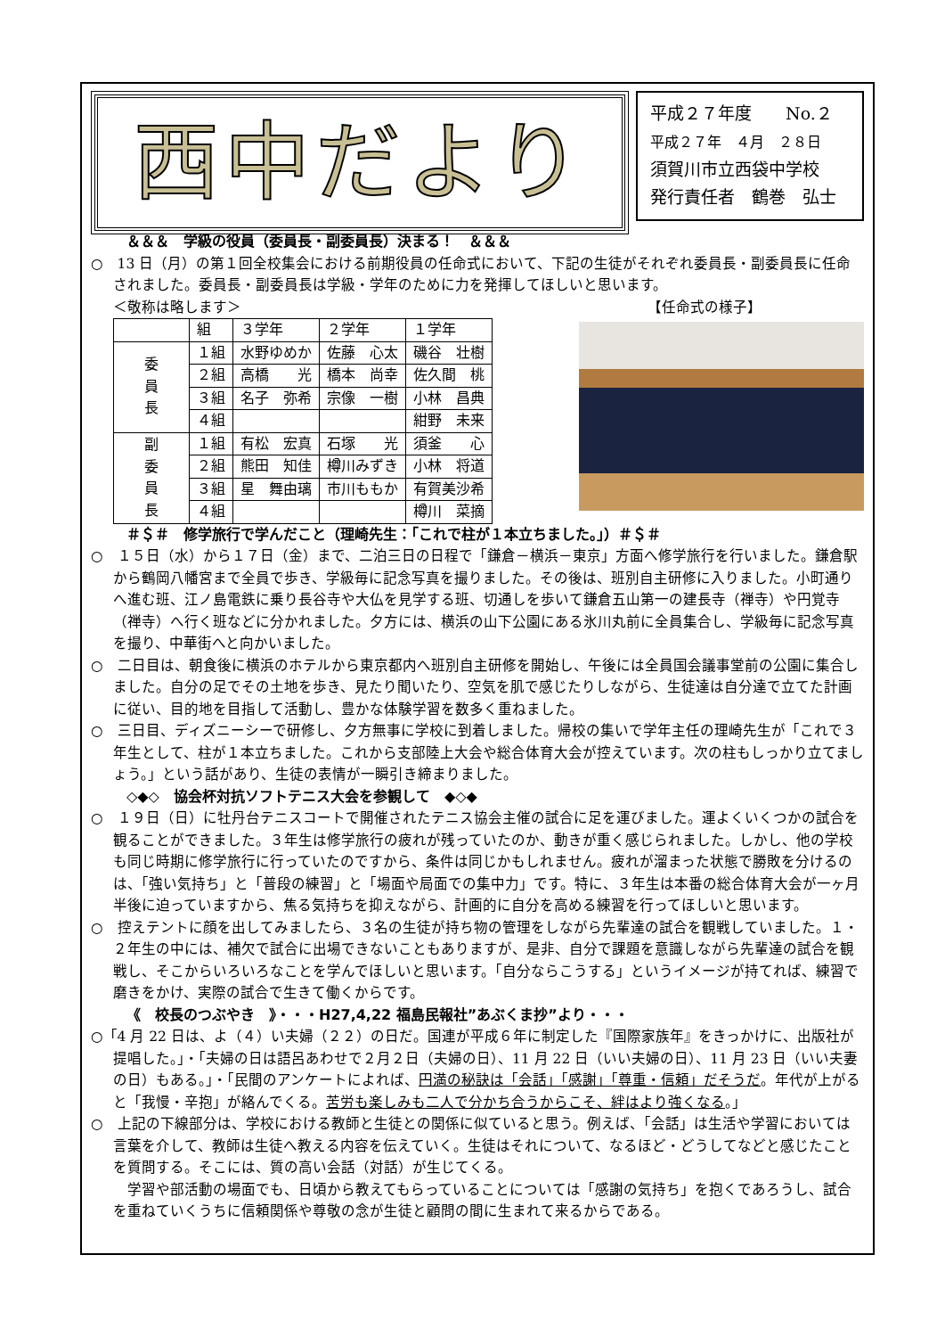西中だより
平成２７年度　　No.２
平成２７年　４月　２８日
須賀川市立西袋中学校
発行責任者　鶴巻　弘士
＆＆＆　学級の役員（委員長・副委員長）決まる！　＆＆＆
○　13 日（月）の第１回全校集会における前期役員の任命式において、下記の生徒がそれぞれ委員長・副委員長に任命されました。委員長・副委員長は学級・学年のために力を発揮してほしいと思います。
＜敬称は略します＞ 【任命式の様子】
| | 組 | ３学年 | ２学年 | １学年 |
| 委 員 長 | １組 | 水野ゆめか | 佐藤 心太 | 磯谷 壮樹 |
| | ２組 | 高橋 光 | 橋本 尚幸 | 佐久間 桃 |
| | ３組 | 名子 弥希 | 宗像 一樹 | 小林 昌典 |
| | ４組 | | | 紺野 未来 |
| 副 委 員 長 | １組 | 有松 宏真 | 石塚 光 | 須釜 心 |
| | ２組 | 熊田 知佳 | 樽川みずき | 小林 将道 |
| | ３組 | 星 舞由璃 | 市川ももか | 有賀美沙希 |
| | ４組 | | | 樽川 菜摘 |
＃＄＃　修学旅行で学んだこと（理崎先生：「これで柱が１本立ちました。」）＃＄＃
○　１５日（水）から１７日（金）まで、二泊三日の日程で「鎌倉－横浜－東京」方面へ修学旅行を行いました。鎌倉駅から鶴岡八幡宮まで全員で歩き、学級毎に記念写真を撮りました。その後は、班別自主研修に入りました。小町通りへ進む班、江ノ島電鉄に乗り長谷寺や大仏を見学する班、切通しを歩いて鎌倉五山第一の建長寺（禅寺）や円覚寺（禅寺）へ行く班などに分かれました。夕方には、横浜の山下公園にある氷川丸前に全員集合し、学級毎に記念写真を撮り、中華街へと向かいました。
○　二日目は、朝食後に横浜のホテルから東京都内へ班別自主研修を開始し、午後には全員国会議事堂前の公園に集合しました。自分の足でその土地を歩き、見たり聞いたり、空気を肌で感じたりしながら、生徒達は自分達で立てた計画に従い、目的地を目指して活動し、豊かな体験学習を数多く重ねました。
○　三日目、ディズニーシーで研修し、夕方無事に学校に到着しました。帰校の集いで学年主任の理崎先生が「これで３年生として、柱が１本立ちました。これから支部陸上大会や総合体育大会が控えています。次の柱もしっかり立てましょう。」という話があり、生徒の表情が一瞬引き締まりました。
◇◆◇　協会杯対抗ソフトテニス大会を参観して　◆◇◆
○　１９日（日）に牡丹台テニスコートで開催されたテニス協会主催の試合に足を運びました。運よくいくつかの試合を観ることができました。３年生は修学旅行の疲れが残っていたのか、動きが重く感じられました。しかし、他の学校も同じ時期に修学旅行に行っていたのですから、条件は同じかもしれません。疲れが溜まった状態で勝敗を分けるのは、「強い気持ち」と「普段の練習」と「場面や局面での集中力」です。特に、３年生は本番の総合体育大会が一ヶ月半後に迫っていますから、焦る気持ちを抑えながら、計画的に自分を高める練習を行ってほしいと思います。
○　控えテントに顔を出してみましたら、３名の生徒が持ち物の管理をしながら先輩達の試合を観戦していました。１・２年生の中には、補欠で試合に出場できないこともありますが、是非、自分で課題を意識しながら先輩達の試合を観戦し、そこからいろいろなことを学んでほしいと思います。「自分ならこうする」というイメージが持てれば、練習で磨きをかけ、実際の試合で生きて働くからです。
《　校長のつぶやき　》・・・H27,4,22 福島民報社”あぶくま抄”より・・・
○「4 月 22 日は、よ（４）い夫婦（２２）の日だ。国連が平成６年に制定した『国際家族年』をきっかけに、出版社が提唱した。」・「夫婦の日は語呂あわせで２月２日（夫婦の日）、11 月 22 日（いい夫婦の日）、11 月 23 日（いい夫妻の日）もある。」・「民間のアンケートによれば、円満の秘訣は「会話」「感謝」「尊重・信頼」だそうだ。年代が上がると「我慢・辛抱」が絡んでくる。苦労も楽しみも二人で分かち合うからこそ、絆はより強くなる。」
○　上記の下線部分は、学校における教師と生徒との関係に似ていると思う。例えば、「会話」は生活や学習においては言葉を介して、教師は生徒へ教える内容を伝えていく。生徒はそれについて、なるほど・どうしてなどと感じたことを質問する。そこには、質の高い会話（対話）が生じてくる。
　学習や部活動の場面でも、日頃から教えてもらっていることについては「感謝の気持ち」を抱くであろうし、試合を重ねていくうちに信頼関係や尊敬の念が生徒と顧問の間に生まれて来るからである。